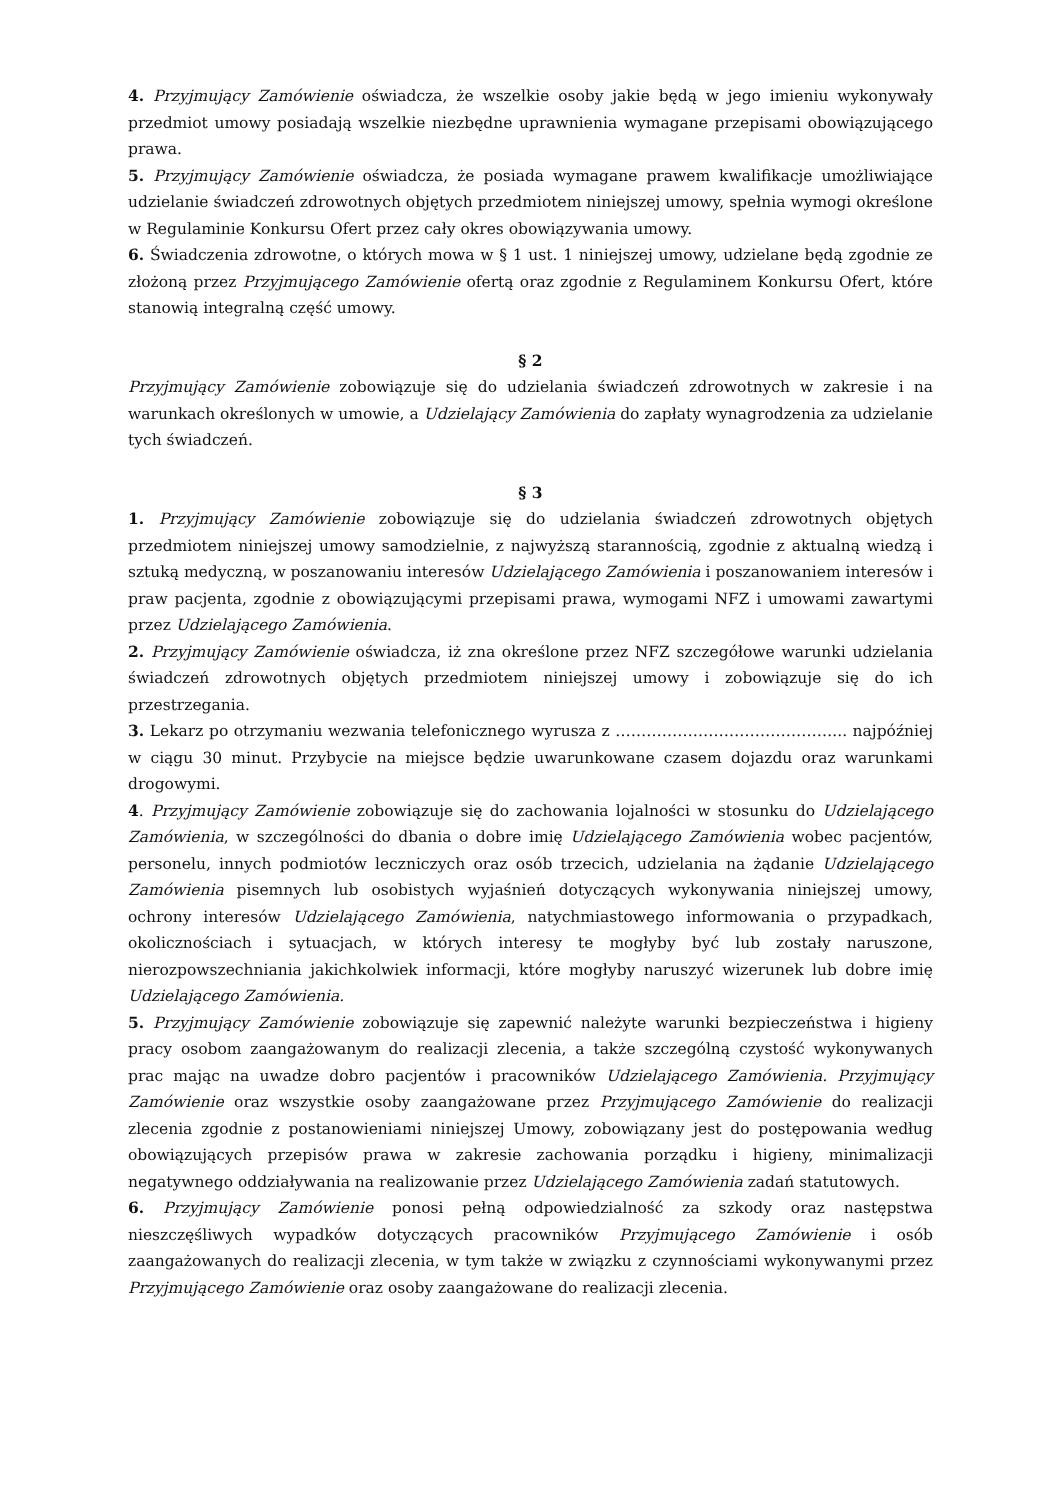4. Przyjmujący Zamówienie oświadcza, że wszelkie osoby jakie będą w jego imieniu wykonywały przedmiot umowy posiadają wszelkie niezbędne uprawnienia wymagane przepisami obowiązującego prawa.
5. Przyjmujący Zamówienie oświadcza, że posiada wymagane prawem kwalifikacje umożliwiające udzielanie świadczeń zdrowotnych objętych przedmiotem niniejszej umowy, spełnia wymogi określone w Regulaminie Konkursu Ofert przez cały okres obowiązywania umowy.
6. Świadczenia zdrowotne, o których mowa w § 1 ust. 1 niniejszej umowy, udzielane będą zgodnie ze złożoną przez Przyjmującego Zamówienie ofertą oraz zgodnie z Regulaminem Konkursu Ofert, które stanowią integralną część umowy.
§ 2
Przyjmujący Zamówienie zobowiązuje się do udzielania świadczeń zdrowotnych w zakresie i na warunkach określonych w umowie, a Udzielający Zamówienia do zapłaty wynagrodzenia za udzielanie tych świadczeń.
§ 3
1. Przyjmujący Zamówienie zobowiązuje się do udzielania świadczeń zdrowotnych objętych przedmiotem niniejszej umowy samodzielnie, z najwyższą starannością, zgodnie z aktualną wiedzą i sztuką medyczną, w poszanowaniu interesów Udzielającego Zamówienia i poszanowaniem interesów i praw pacjenta, zgodnie z obowiązującymi przepisami prawa, wymogami NFZ i umowami zawartymi przez Udzielającego Zamówienia.
2. Przyjmujący Zamówienie oświadcza, iż zna określone przez NFZ szczegółowe warunki udzielania świadczeń zdrowotnych objętych przedmiotem niniejszej umowy i zobowiązuje się do ich przestrzegania.
3. Lekarz po otrzymaniu wezwania telefonicznego wyrusza z ……………………………………... najpóźniej w ciągu 30 minut. Przybycie na miejsce będzie uwarunkowane czasem dojazdu oraz warunkami drogowymi.
4. Przyjmujący Zamówienie zobowiązuje się do zachowania lojalności w stosunku do Udzielającego Zamówienia, w szczególności do dbania o dobre imię Udzielającego Zamówienia wobec pacjentów, personelu, innych podmiotów leczniczych oraz osób trzecich, udzielania na żądanie Udzielającego Zamówienia pisemnych lub osobistych wyjaśnień dotyczących wykonywania niniejszej umowy, ochrony interesów Udzielającego Zamówienia, natychmiastowego informowania o przypadkach, okolicznościach i sytuacjach, w których interesy te mogłyby być lub zostały naruszone, nierozpowszechniania jakichkolwiek informacji, które mogłyby naruszyć wizerunek lub dobre imię Udzielającego Zamówienia.
5. Przyjmujący Zamówienie zobowiązuje się zapewnić należyte warunki bezpieczeństwa i higieny pracy osobom zaangażowanym do realizacji zlecenia, a także szczególną czystość wykonywanych prac mając na uwadze dobro pacjentów i pracowników Udzielającego Zamówienia. Przyjmujący Zamówienie oraz wszystkie osoby zaangażowane przez Przyjmującego Zamówienie do realizacji zlecenia zgodnie z postanowieniami niniejszej Umowy, zobowiązany jest do postępowania według obowiązujących przepisów prawa w zakresie zachowania porządku i higieny, minimalizacji negatywnego oddziaływania na realizowanie przez Udzielającego Zamówienia zadań statutowych.
6. Przyjmujący Zamówienie ponosi pełną odpowiedzialność za szkody oraz następstwa nieszczęśliwych wypadków dotyczących pracowników Przyjmującego Zamówienie i osób zaangażowanych do realizacji zlecenia, w tym także w związku z czynnościami wykonywanymi przez Przyjmującego Zamówienie oraz osoby zaangażowane do realizacji zlecenia.